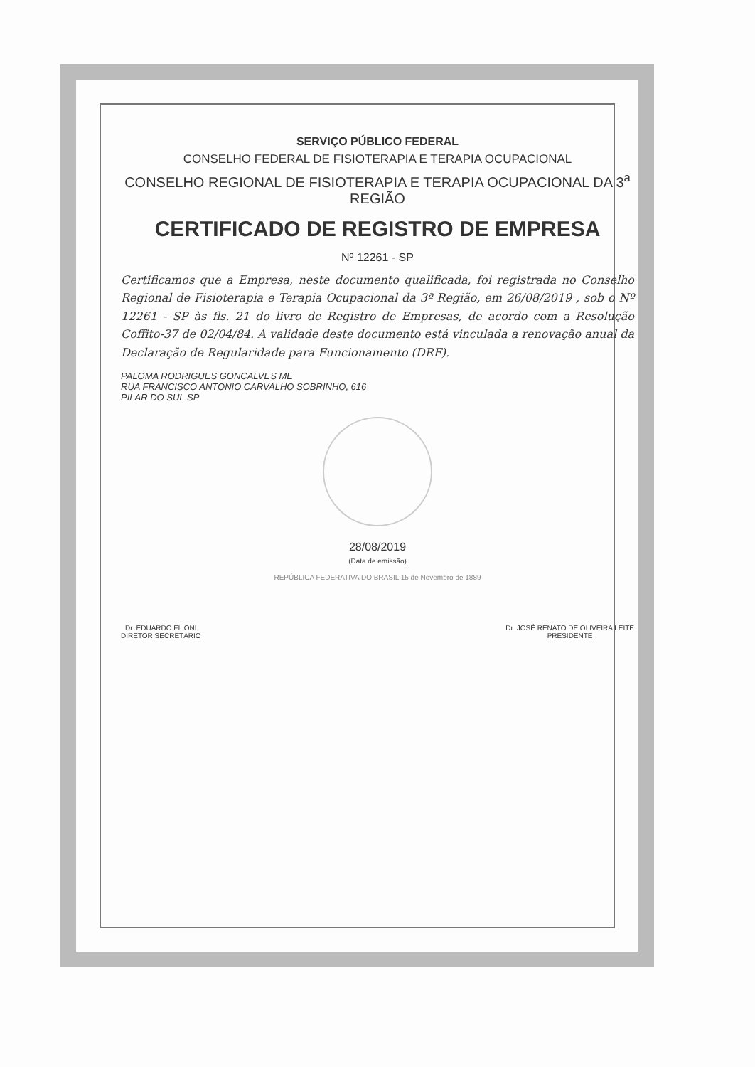SERVIÇO PÚBLICO FEDERAL
CONSELHO FEDERAL DE FISIOTERAPIA E TERAPIA OCUPACIONAL
CONSELHO REGIONAL DE FISIOTERAPIA E TERAPIA OCUPACIONAL DA 3<sup>a</sup> REGIÃO
CERTIFICADO DE REGISTRO DE EMPRESA
Nº 12261 - SP
Certificamos que a Empresa, neste documento qualificada, foi registrada no Conselho Regional de Fisioterapia e Terapia Ocupacional da 3ª Região, em 26/08/2019 , sob o Nº 12261 - SP às fls. 21 do livro de Registro de Empresas, de acordo com a Resolução Coffito-37 de 02/04/84. A validade deste documento está vinculada a renovação anual da Declaração de Regularidade para Funcionamento (DRF).
PALOMA RODRIGUES GONCALVES ME
RUA FRANCISCO ANTONIO CARVALHO SOBRINHO, 616
PILAR DO SUL SP
28/08/2019
(Data de emissão)
REPÚBLICA FEDERATIVA DO BRASIL 15 de Novembro de 1889
Dr. EDUARDO FILONI
DIRETOR SECRETÁRIO
Dr. JOSÉ RENATO DE OLIVEIRA LEITE
PRESIDENTE